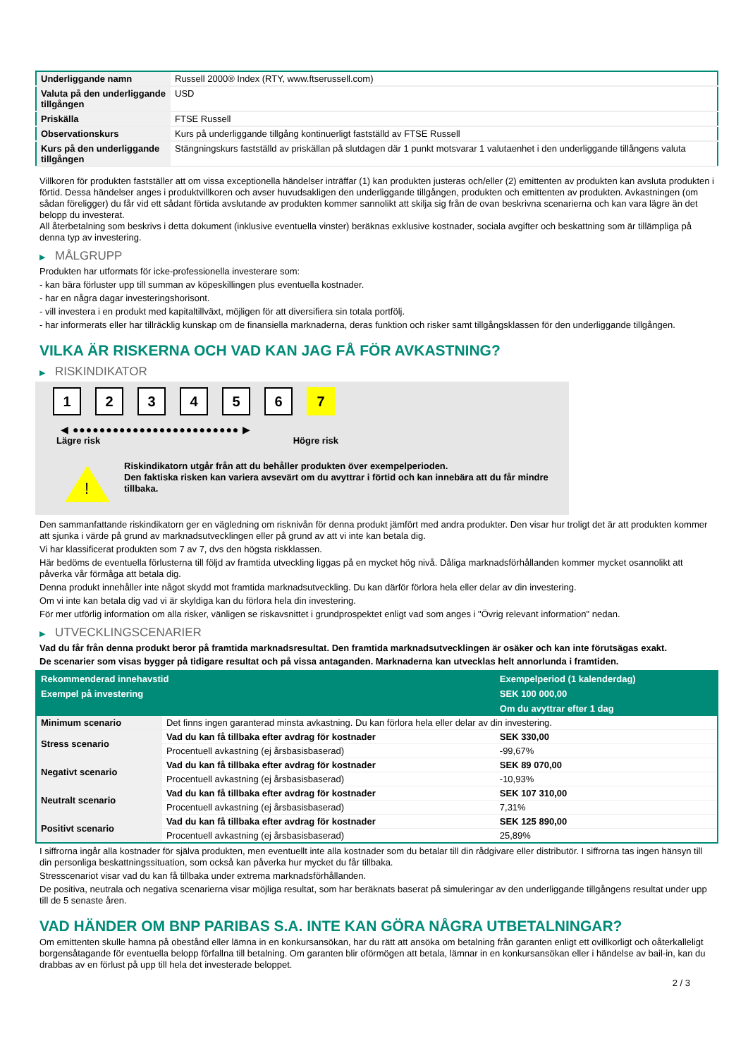| Underliggande namn | Russell 2000® Index (RTY, www.ftserussell.com) |
| Valuta på den underliggande tillgången | USD |
| Priskälla | FTSE Russell |
| Observationskurs | Kurs på underliggande tillgång kontinuerligt fastställd av FTSE Russell |
| Kurs på den underliggande tillgången | Stängningskurs fastställd av priskällan på slutdagen där 1 punkt motsvarar 1 valutaenhet i den underliggande tillångens valuta |
Villkoren för produkten fastställer att om vissa exceptionella händelser inträffar (1) kan produkten justeras och/eller (2) emittenten av produkten kan avsluta produkten i förtid. Dessa händelser anges i produktvillkoren och avser huvudsakligen den underliggande tillgången, produkten och emittenten av produkten. Avkastningen (om sådan föreligger) du får vid ett sådant förtida avslutande av produkten kommer sannolikt att skilja sig från de ovan beskrivna scenarierna och kan vara lägre än det belopp du investerat.
All återbetalning som beskrivs i detta dokument (inklusive eventuella vinster) beräknas exklusive kostnader, sociala avgifter och beskattning som är tillämpliga på denna typ av investering.
▶ MÅLGRUPP
Produkten har utformats för icke-professionella investerare som:
- kan bära förluster upp till summan av köpeskillingen plus eventuella kostnader.
- har en några dagar investeringshorisont.
- vill investera i en produkt med kapitaltillväxt, möjligen för att diversifiera sin totala portfölj.
- har informerats eller har tillräcklig kunskap om de finansiella marknaderna, deras funktion och risker samt tillgångsklassen för den underliggande tillgången.
VILKA ÄR RISKERNA OCH VAD KAN JAG FÅ FÖR AVKASTNING?
▶ RISKINDIKATOR
1 2 3 4 5 6 7
◀ ●●●●●●●●●●●●●●●●●●●●●●●●● ▶
Lägre risk Högre risk
!
Riskindikatorn utgår från att du behåller produkten över exempelperioden.
Den faktiska risken kan variera avsevärt om du avyttrar i förtid och kan innebära att du får mindre tillbaka.
Den sammanfattande riskindikatorn ger en vägledning om risknivån för denna produkt jämfört med andra produkter. Den visar hur troligt det är att produkten kommer att sjunka i värde på grund av marknadsutvecklingen eller på grund av att vi inte kan betala dig.
Vi har klassificerat produkten som 7 av 7, dvs den högsta riskklassen.
Här bedöms de eventuella förlusterna till följd av framtida utveckling liggas på en mycket hög nivå. Dåliga marknadsförhållanden kommer mycket osannolikt att påverka vår förmåga att betala dig.
Denna produkt innehåller inte något skydd mot framtida marknadsutveckling. Du kan därför förlora hela eller delar av din investering.
Om vi inte kan betala dig vad vi är skyldiga kan du förlora hela din investering.
För mer utförlig information om alla risker, vänligen se riskavsnittet i grundprospektet enligt vad som anges i "Övrig relevant information" nedan.
▶ UTVECKLINGSCENARIER
Vad du får från denna produkt beror på framtida marknadsresultat. Den framtida marknadsutvecklingen är osäker och kan inte förutsägas exakt.
De scenarier som visas bygger på tidigare resultat och på vissa antaganden. Marknaderna kan utvecklas helt annorlunda i framtiden.
| Rekommenderad innehavstid | | Exempelperiod (1 kalenderdag) |
| --- | --- | --- |
| Exempel på investering | | SEK 100 000,00 |
| | | Om du avyttrar efter 1 dag |
| Minimum scenario | Det finns ingen garanterad minsta avkastning. Du kan förlora hela eller delar av din investering. | |
| Stress scenario | Vad du kan få tillbaka efter avdrag för kostnader | SEK 330,00 |
| | Procentuell avkastning (ej årsbasisbaserad) | -99,67% |
| Negativt scenario | Vad du kan få tillbaka efter avdrag för kostnader | SEK 89 070,00 |
| | Procentuell avkastning (ej årsbasisbaserad) | -10,93% |
| Neutralt scenario | Vad du kan få tillbaka efter avdrag för kostnader | SEK 107 310,00 |
| | Procentuell avkastning (ej årsbasisbaserad) | 7,31% |
| Positivt scenario | Vad du kan få tillbaka efter avdrag för kostnader | SEK 125 890,00 |
| | Procentuell avkastning (ej årsbasisbaserad) | 25,89% |
I siffrorna ingår alla kostnader för själva produkten, men eventuellt inte alla kostnader som du betalar till din rådgivare eller distributör. I siffrorna tas ingen hänsyn till din personliga beskattningssituation, som också kan påverka hur mycket du får tillbaka.
Stresscenariot visar vad du kan få tillbaka under extrema marknadsförhållanden.
De positiva, neutrala och negativa scenarierna visar möjliga resultat, som har beräknats baserat på simuleringar av den underliggande tillgångens resultat under upp till de 5 senaste åren.
VAD HÄNDER OM BNP PARIBAS S.A. INTE KAN GÖRA NÅGRA UTBETALNINGAR?
Om emittenten skulle hamna på obestånd eller lämna in en konkursansökan, har du rätt att ansöka om betalning från garanten enligt ett ovillkorligt och oåterkalleligt borgensåtagande för eventuella belopp förfallna till betalning. Om garanten blir oförmögen att betala, lämnar in en konkursansökan eller i händelse av bail-in, kan du drabbas av en förlust på upp till hela det investerade beloppet.
2 / 3